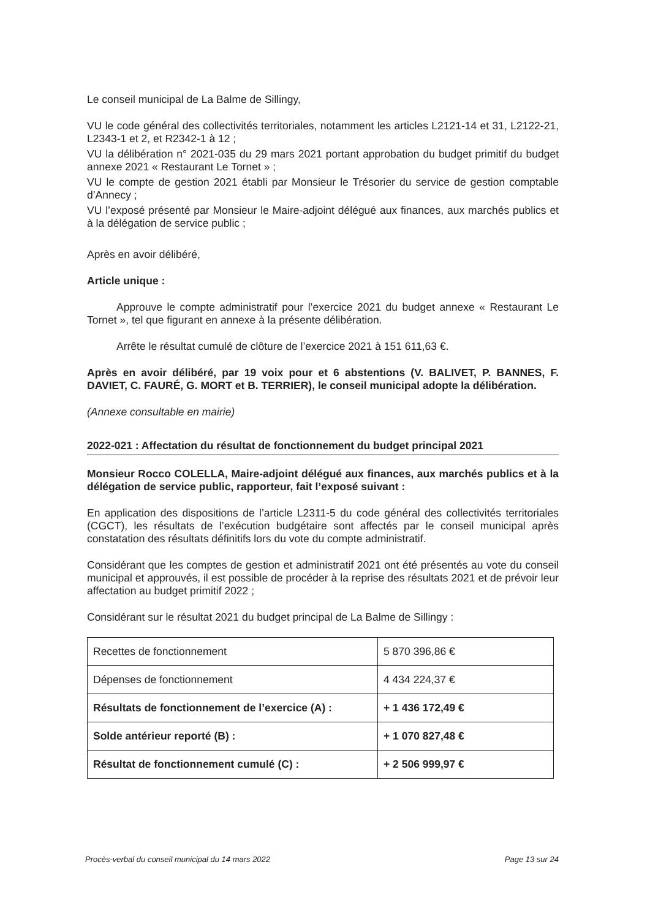Le conseil municipal de La Balme de Sillingy,
VU le code général des collectivités territoriales, notamment les articles L2121-14 et 31, L2122-21, L2343-1 et 2, et R2342-1 à 12 ;
VU la délibération n° 2021-035 du 29 mars 2021 portant approbation du budget primitif du budget annexe 2021 « Restaurant Le Tornet » ;
VU le compte de gestion 2021 établi par Monsieur le Trésorier du service de gestion comptable d’Annecy ;
VU l’exposé présenté par Monsieur le Maire-adjoint délégué aux finances, aux marchés publics et à la délégation de service public ;
Après en avoir délibéré,
Article unique :
Approuve le compte administratif pour l’exercice 2021 du budget annexe « Restaurant Le Tornet », tel que figurant en annexe à la présente délibération.
Arrête le résultat cumulé de clôture de l’exercice 2021 à 151 611,63 €.
Après en avoir délibéré, par 19 voix pour et 6 abstentions (V. BALIVET, P. BANNES, F. DAVIET, C. FAURÉ, G. MORT et B. TERRIER), le conseil municipal adopte la délibération.
(Annexe consultable en mairie)
2022-021 : Affectation du résultat de fonctionnement du budget principal 2021
Monsieur Rocco COLELLA, Maire-adjoint délégué aux finances, aux marchés publics et à la délégation de service public, rapporteur, fait l’exposé suivant :
En application des dispositions de l’article L2311-5 du code général des collectivités territoriales (CGCT), les résultats de l’exécution budgétaire sont affectés par le conseil municipal après constatation des résultats définitifs lors du vote du compte administratif.
Considérant que les comptes de gestion et administratif 2021 ont été présentés au vote du conseil municipal et approuvés, il est possible de procéder à la reprise des résultats 2021 et de prévoir leur affectation au budget primitif 2022 ;
Considérant sur le résultat 2021 du budget principal de La Balme de Sillingy :
| Recettes de fonctionnement | 5 870 396,86 € |
| Dépenses de fonctionnement | 4 434 224,37 € |
| Résultats de fonctionnement de l’exercice (A) : | + 1 436 172,49 € |
| Solde antérieur reporté (B) : | + 1 070 827,48 € |
| Résultat de fonctionnement cumulé (C) : | + 2 506 999,97 € |
Procès-verbal du conseil municipal du 14 mars 2022 Page 13 sur 24